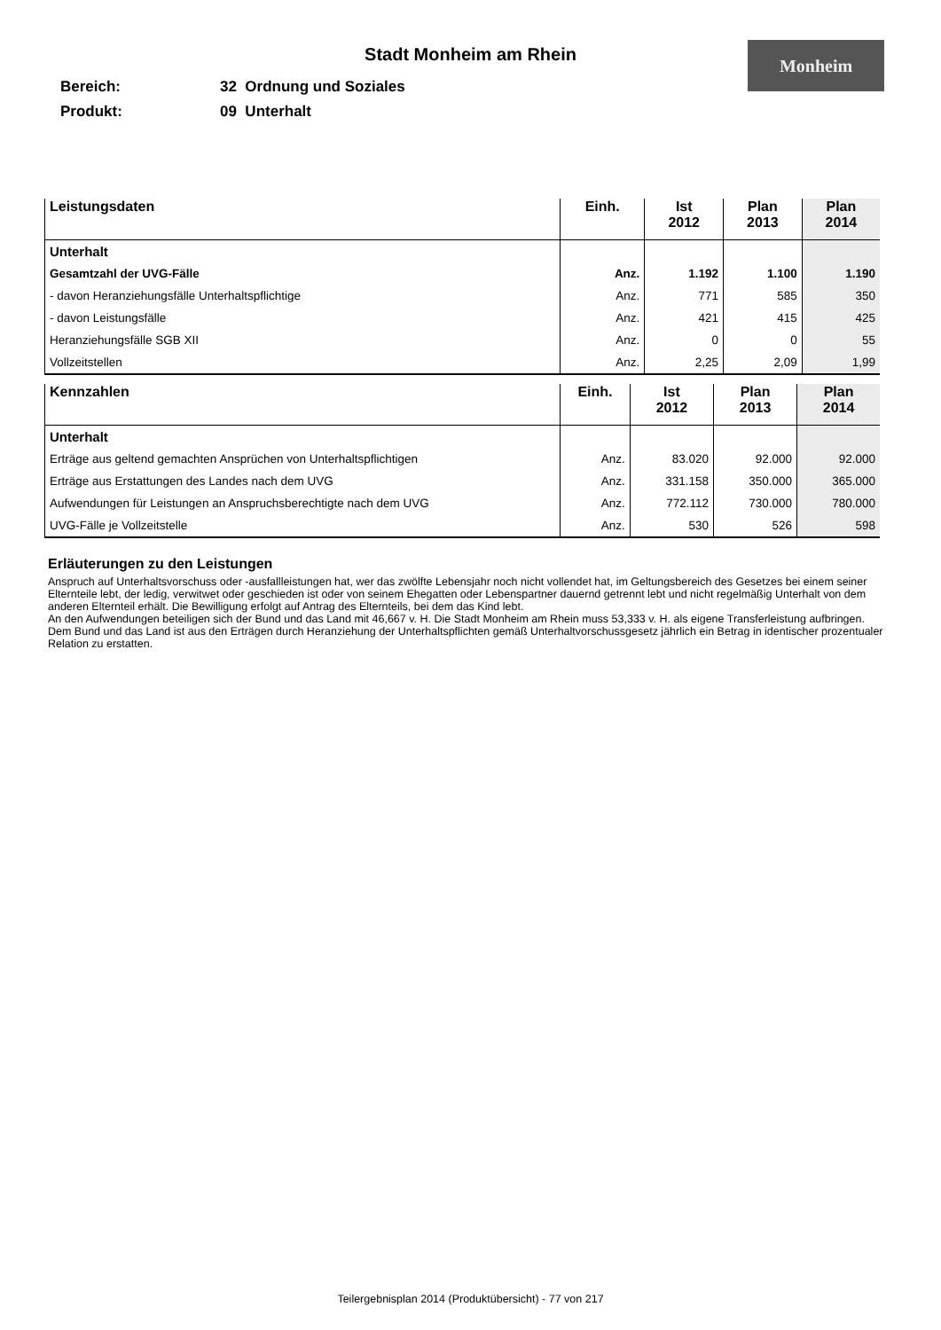Monheim
Stadt Monheim am Rhein
Bereich: 32 Ordnung und Soziales
Produkt: 09 Unterhalt
| Leistungsdaten | Einh. | Ist 2012 | Plan 2013 | Plan 2014 |
| --- | --- | --- | --- | --- |
| Unterhalt | | | | |
| Gesamtzahl der UVG-Fälle | Anz. | 1.192 | 1.100 | 1.190 |
| - davon Heranziehungsfälle Unterhaltspflichtige | Anz. | 771 | 585 | 350 |
| - davon Leistungsfälle | Anz. | 421 | 415 | 425 |
| Heranziehungsfälle SGB XII | Anz. | 0 | 0 | 55 |
| Vollzeitstellen | Anz. | 2,25 | 2,09 | 1,99 |
| Kennzahlen | Einh. | Ist 2012 | Plan 2013 | Plan 2014 |
| --- | --- | --- | --- | --- |
| Unterhalt | | | | |
| Erträge aus geltend gemachten Ansprüchen von Unterhaltspflichtigen | Anz. | 83.020 | 92.000 | 92.000 |
| Erträge aus Erstattungen des Landes nach dem UVG | Anz. | 331.158 | 350.000 | 365.000 |
| Aufwendungen für Leistungen an Anspruchsberechtigte nach dem UVG | Anz. | 772.112 | 730.000 | 780.000 |
| UVG-Fälle je Vollzeitstelle | Anz. | 530 | 526 | 598 |
Erläuterungen zu den Leistungen
Anspruch auf Unterhaltsvorschuss oder -ausfallleistungen hat, wer das zwölfte Lebensjahr noch nicht vollendet hat, im Geltungsbereich des Gesetzes bei einem seiner Elternteile lebt, der ledig, verwitwet oder geschieden ist oder von seinem Ehegatten oder Lebenspartner dauernd getrennt lebt und nicht regelmäßig Unterhalt von dem anderen Elternteil erhält. Die Bewilligung erfolgt auf Antrag des Elternteils, bei dem das Kind lebt.
An den Aufwendungen beteiligen sich der Bund und das Land mit 46,667 v. H. Die Stadt Monheim am Rhein muss 53,333 v. H. als eigene Transferleistung aufbringen. Dem Bund und das Land ist aus den Erträgen durch Heranziehung der Unterhaltspflichten gemäß Unterhaltvorschussgesetz jährlich ein Betrag in identischer prozentualer Relation zu erstatten.
Teilergebnisplan 2014 (Produktübersicht) - 77 von 217